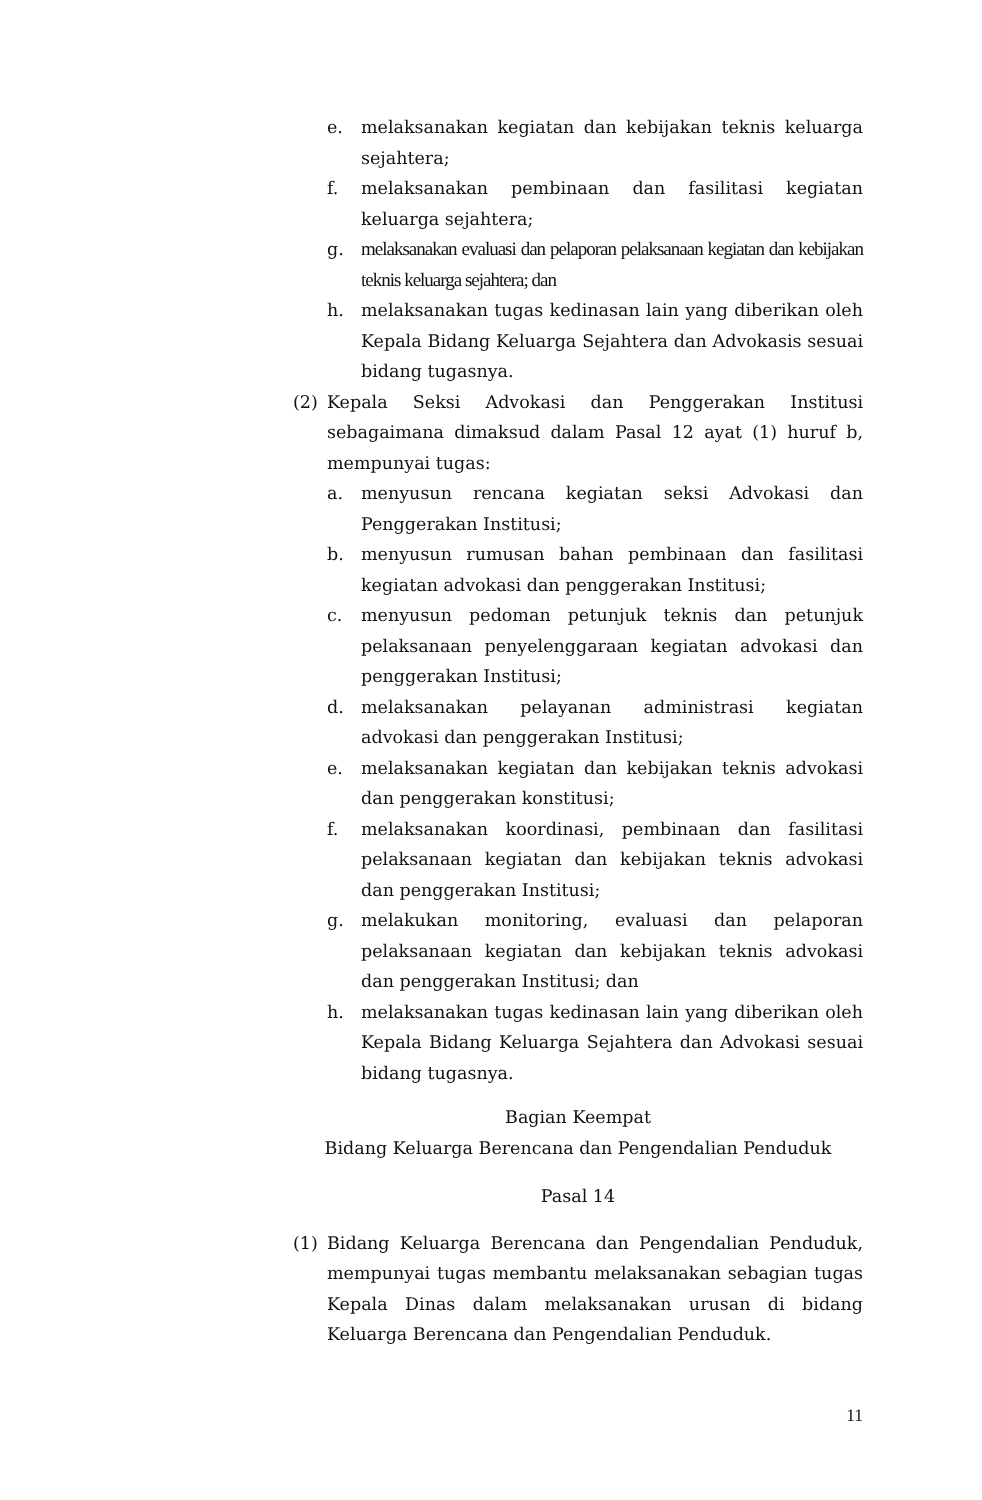e. melaksanakan kegiatan dan kebijakan teknis keluarga sejahtera;
f. melaksanakan pembinaan dan fasilitasi kegiatan keluarga sejahtera;
g. melaksanakan evaluasi dan pelaporan pelaksanaan kegiatan dan kebijakan teknis keluarga sejahtera; dan
h. melaksanakan tugas kedinasan lain yang diberikan oleh Kepala Bidang Keluarga Sejahtera dan Advokasis sesuai bidang tugasnya.
(2) Kepala Seksi Advokasi dan Penggerakan Institusi sebagaimana dimaksud dalam Pasal 12 ayat (1) huruf b, mempunyai tugas:
a. menyusun rencana kegiatan seksi Advokasi dan Penggerakan Institusi;
b. menyusun rumusan bahan pembinaan dan fasilitasi kegiatan advokasi dan penggerakan Institusi;
c. menyusun pedoman petunjuk teknis dan petunjuk pelaksanaan penyelenggaraan kegiatan advokasi dan penggerakan Institusi;
d. melaksanakan pelayanan administrasi kegiatan advokasi dan penggerakan Institusi;
e. melaksanakan kegiatan dan kebijakan teknis advokasi dan penggerakan konstitusi;
f. melaksanakan koordinasi, pembinaan dan fasilitasi pelaksanaan kegiatan dan kebijakan teknis advokasi dan penggerakan Institusi;
g. melakukan monitoring, evaluasi dan pelaporan pelaksanaan kegiatan dan kebijakan teknis advokasi dan penggerakan Institusi; dan
h. melaksanakan tugas kedinasan lain yang diberikan oleh Kepala Bidang Keluarga Sejahtera dan Advokasi sesuai bidang tugasnya.
Bagian Keempat
Bidang Keluarga Berencana dan Pengendalian Penduduk
Pasal 14
(1) Bidang Keluarga Berencana dan Pengendalian Penduduk, mempunyai tugas membantu melaksanakan sebagian tugas Kepala Dinas dalam melaksanakan urusan di bidang Keluarga Berencana dan Pengendalian Penduduk.
11